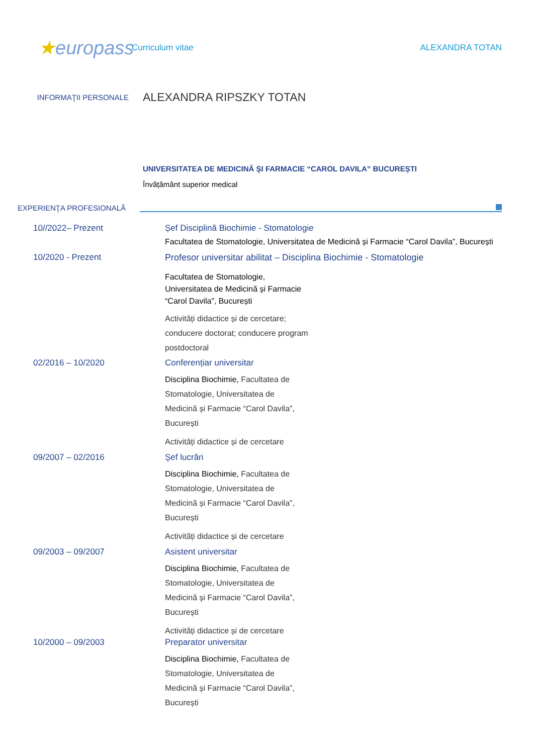★europass
Curriculum vitae ALEXANDRA TOTAN
INFORMAŢII PERSONALE
ALEXANDRA RIPSZKY TOTAN
UNIVERSITATEA DE MEDICINĂ ŞI FARMACIE “CAROL DAVILA” BUCUREȘTI
Învățământ superior medical
EXPERIENŢA PROFESIONALĂ
10//2022– Prezent Șef Disciplină Biochimie - Stomatologie
Facultatea de Stomatologie, Universitatea de Medicină și Farmacie “Carol Davila”, București
10/2020 - Prezent Profesor universitar abilitat – Disciplina Biochimie - Stomatologie
Facultatea de Stomatologie, Universitatea de Medicină și Farmacie “Carol Davila”, București
Activități didactice și de cercetare; conducere doctorat; conducere program postdoctoral
02/2016 – 10/2020 Conferențiar universitar
Disciplina Biochimie, Facultatea de Stomatologie, Universitatea de Medicină și Farmacie “Carol Davila”, București
Activități didactice și de cercetare
09/2007 – 02/2016 Şef lucrări
Disciplina Biochimie, Facultatea de Stomatologie, Universitatea de Medicină și Farmacie “Carol Davila”, București
Activități didactice și de cercetare
09/2003 – 09/2007 Asistent universitar
Disciplina Biochimie, Facultatea de Stomatologie, Universitatea de Medicină și Farmacie “Carol Davila”, București
Activități didactice și de cercetare
10/2000 – 09/2003 Preparator universitar
Disciplina Biochimie, Facultatea de Stomatologie, Universitatea de Medicină și Farmacie “Carol Davila”, București